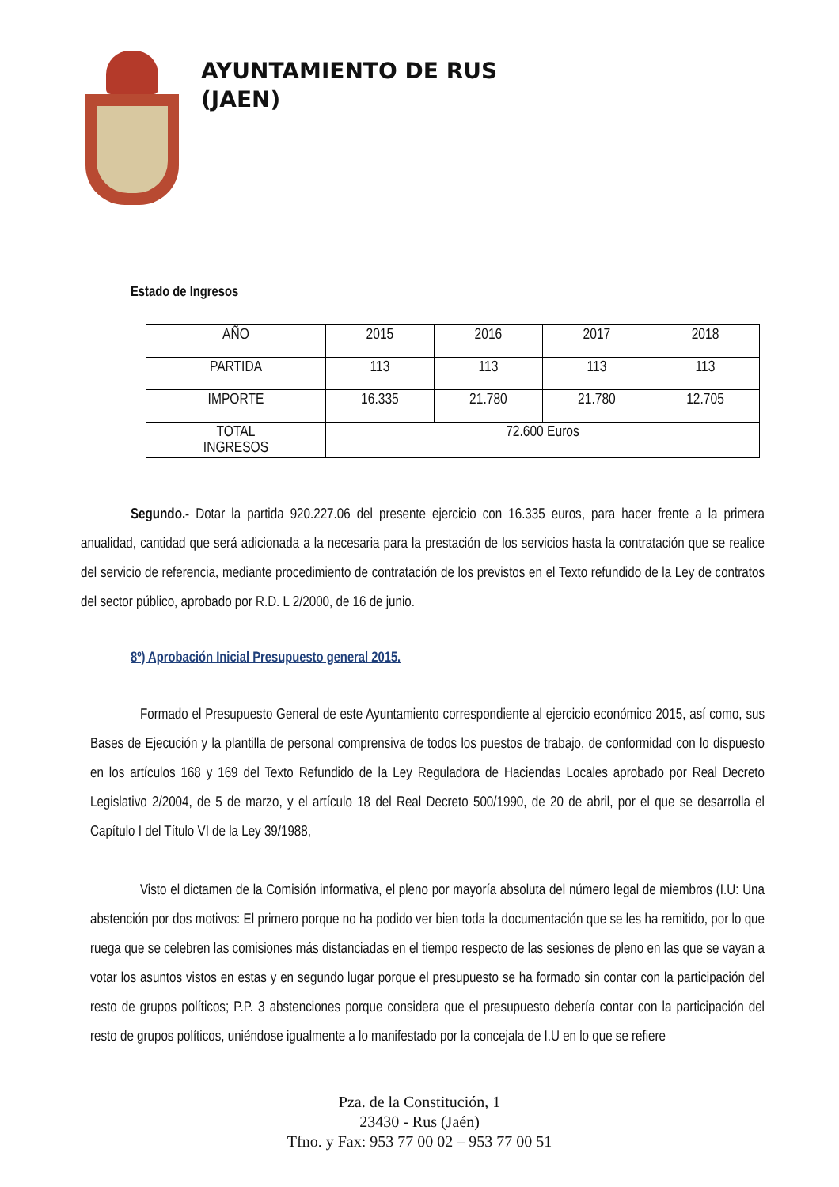AYUNTAMIENTO DE RUS
(JAEN)
Estado de Ingresos
| AÑO | 2015 | 2016 | 2017 | 2018 |
| PARTIDA | 113 | 113 | 113 | 113 |
| IMPORTE | 16.335 | 21.780 | 21.780 | 12.705 |
| TOTAL INGRESOS | 72.600 Euros | | | |
Segundo.- Dotar la partida 920.227.06 del presente ejercicio con 16.335 euros, para hacer frente a la primera anualidad, cantidad que será adicionada a la necesaria para la prestación de los servicios hasta la contratación que se realice del servicio de referencia, mediante procedimiento de contratación de los previstos en el Texto refundido de la Ley de contratos del sector público, aprobado por R.D. L 2/2000, de 16 de junio.
8º) Aprobación Inicial Presupuesto general 2015.
Formado el Presupuesto General de este Ayuntamiento correspondiente al ejercicio económico 2015, así como, sus Bases de Ejecución y la plantilla de personal comprensiva de todos los puestos de trabajo, de conformidad con lo dispuesto en los artículos 168 y 169 del Texto Refundido de la Ley Reguladora de Haciendas Locales aprobado por Real Decreto Legislativo 2/2004, de 5 de marzo, y el artículo 18 del Real Decreto 500/1990, de 20 de abril, por el que se desarrolla el Capítulo I del Título VI de la Ley 39/1988,
Visto el dictamen de la Comisión informativa, el pleno por mayoría absoluta del número legal de miembros (I.U: Una abstención por dos motivos: El primero porque no ha podido ver bien toda la documentación que se les ha remitido, por lo que ruega que se celebren las comisiones más distanciadas en el tiempo respecto de las sesiones de pleno en las que se vayan a votar los asuntos vistos en estas y en segundo lugar porque el presupuesto se ha formado sin contar con la participación del resto de grupos políticos; P.P. 3 abstenciones porque considera que el presupuesto debería contar con la participación del resto de grupos políticos, uniéndose igualmente a lo manifestado por la concejala de I.U en lo que se refiere
Pza. de la Constitución, 1
23430 - Rus (Jaén)
Tfno. y Fax: 953 77 00 02 – 953 77 00 51